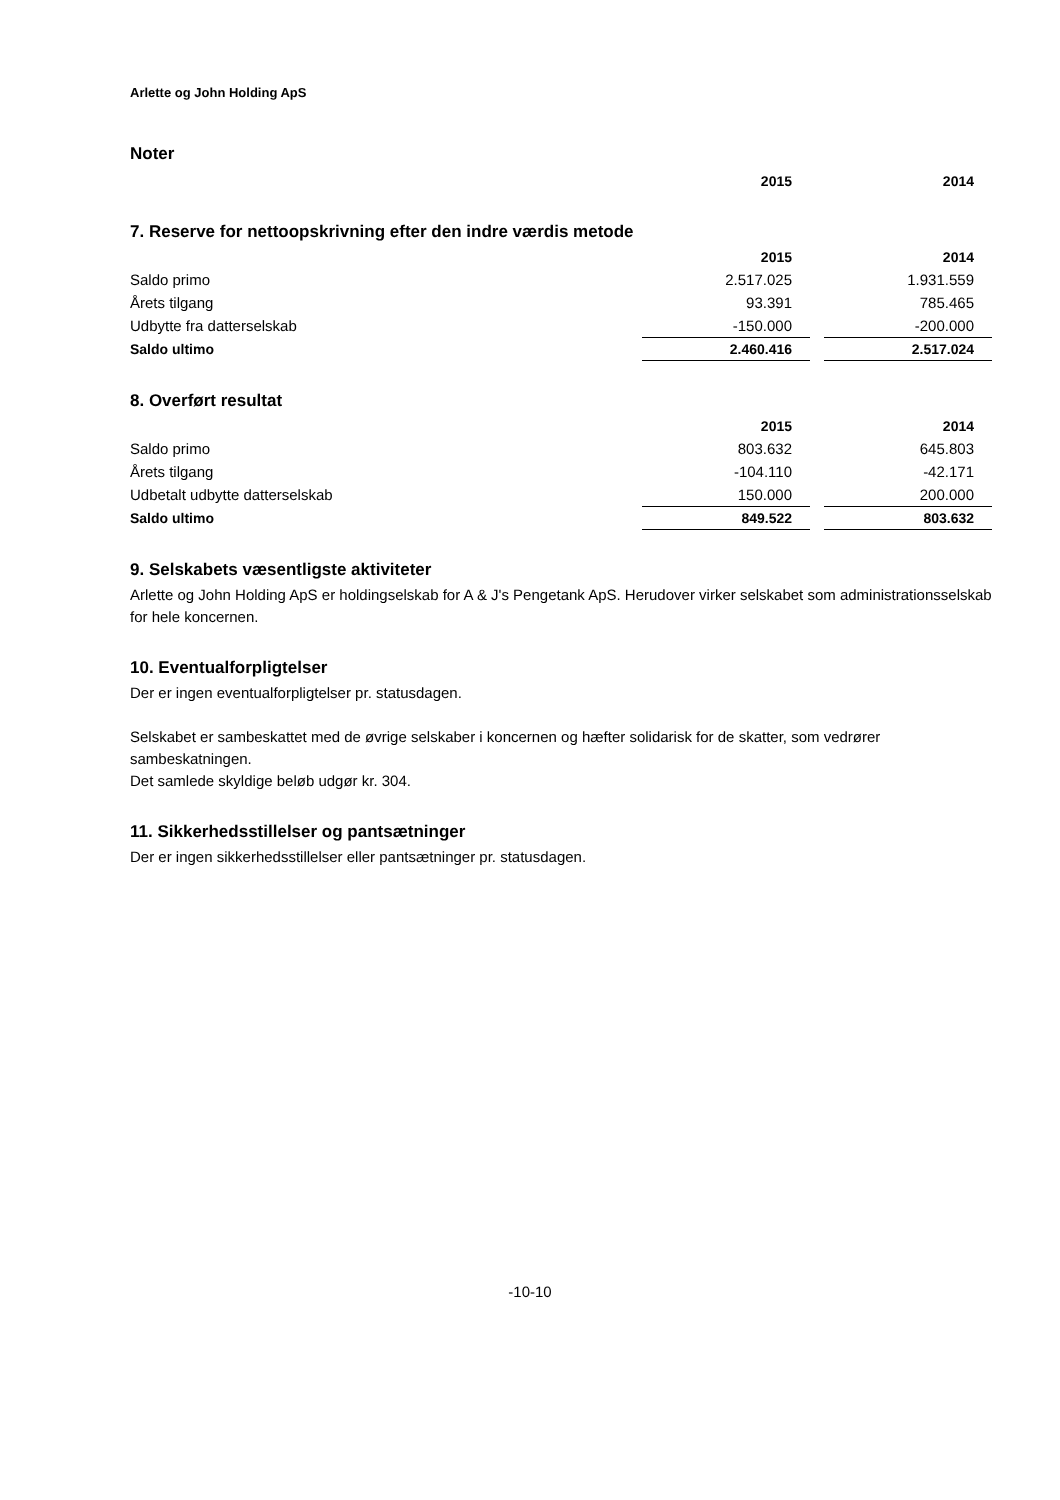Arlette og John Holding ApS
Noter
| | 2015 | | 2014 |
| --- | --- | --- | --- |
7. Reserve for nettoopskrivning efter den indre værdis metode
| | 2015 | | 2014 |
| --- | --- | --- | --- |
| Saldo primo | 2.517.025 | | 1.931.559 |
| Årets tilgang | 93.391 | | 785.465 |
| Udbytte fra datterselskab | -150.000 | | -200.000 |
| Saldo ultimo | 2.460.416 | | 2.517.024 |
8. Overført resultat
| | 2015 | | 2014 |
| --- | --- | --- | --- |
| Saldo primo | 803.632 | | 645.803 |
| Årets tilgang | -104.110 | | -42.171 |
| Udbetalt udbytte datterselskab | 150.000 | | 200.000 |
| Saldo ultimo | 849.522 | | 803.632 |
9. Selskabets væsentligste aktiviteter
Arlette og John Holding ApS er holdingselskab for A & J's Pengetank ApS. Herudover virker selskabet som administrationsselskab for hele koncernen.
10. Eventualforpligtelser
Der er ingen eventualforpligtelser pr. statusdagen.
Selskabet er sambeskattet med de øvrige selskaber i koncernen og hæfter solidarisk for de skatter, som vedrører sambeskatningen.
Det samlede skyldige beløb udgør kr. 304.
11. Sikkerhedsstillelser og pantsætninger
Der er ingen sikkerhedsstillelser eller pantsætninger pr. statusdagen.
-10-10